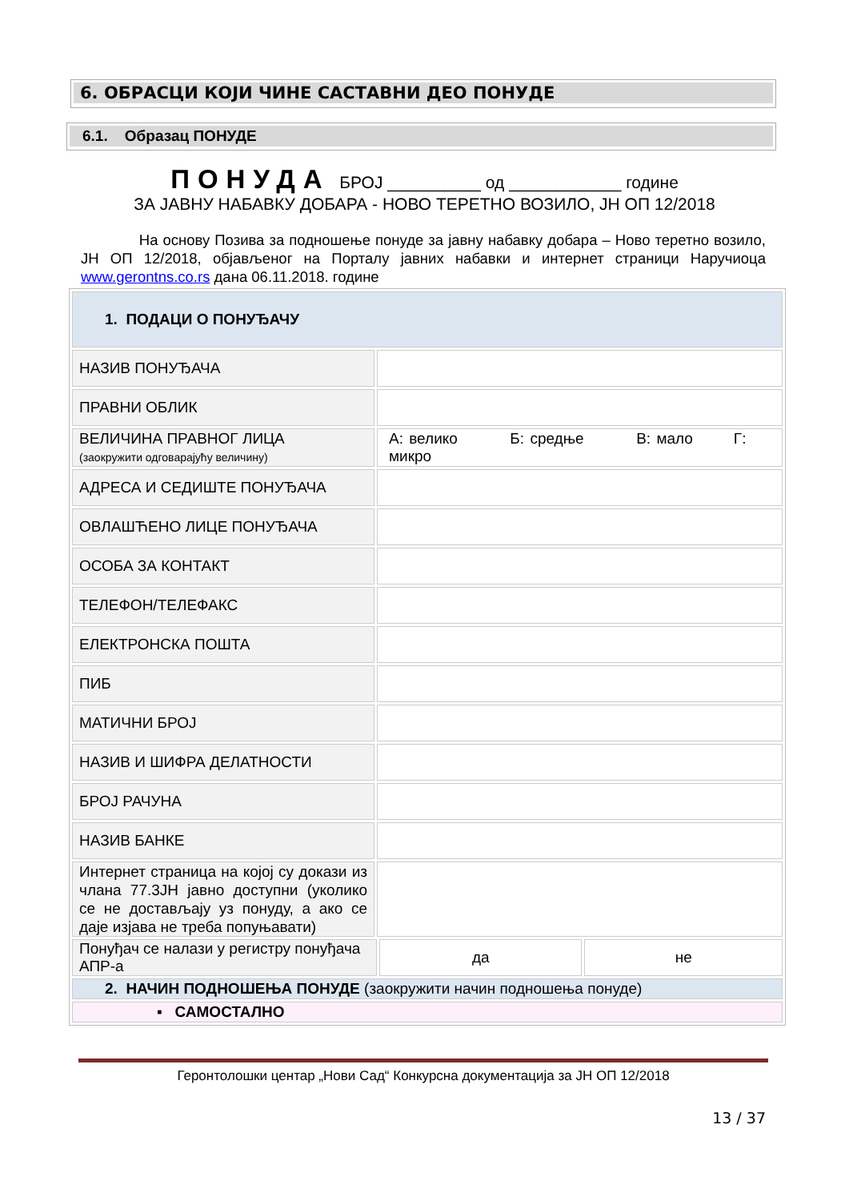6. ОБРАСЦИ КОЈИ ЧИНЕ САСТАВНИ ДЕО ПОНУДЕ
6.1. Образац ПОНУДЕ
ПОНУДА БРОЈ __________ од ____________ године
ЗА ЈАВНУ НАБАВКУ ДОБАРА - НОВО ТЕРЕТНО ВОЗИЛО, ЈН ОП 12/2018
На основу Позива за подношење понуде за јавну набавку добара – Ново теретно возило, ЈН ОП 12/2018, објављеног на Порталу јавних набавки и интернет страници Наручиоца www.gerontns.co.rs дана 06.11.2018. године
| 1. ПОДАЦИ О ПОНУЂАЧУ | | | |
| НАЗИВ ПОНУЂАЧА | | | |
| ПРАВНИ ОБЛИК | | | |
| ВЕЛИЧИНА ПРАВНОГ ЛИЦА (заокружити одговарајућу величину) | А: велико Б: средње В: мало Г: микро | | |
| АДРЕСА И СЕДИШТЕ ПОНУЂАЧА | | | |
| ОВЛАШЋЕНО ЛИЦЕ ПОНУЂАЧА | | | |
| ОСОБА ЗА КОНТАКТ | | | |
| ТЕЛЕФОН/ТЕЛЕФАКС | | | |
| ЕЛЕКТРОНСКА ПОШТА | | | |
| ПИБ | | | |
| МАТИЧНИ БРОЈ | | | |
| НАЗИВ И ШИФРА ДЕЛАТНОСТИ | | | |
| БРОЈ РАЧУНА | | | |
| НАЗИВ БАНКЕ | | | |
| Интернет страница на којој су докази из члана 77.3ЈН јавно доступни (уколико се не достављају уз понуду, а ако се даје изјава не треба попуњавати) | | | |
| Понуђач се налази у регистру понуђача АПР-а | | да | не |
| 2. НАЧИН ПОДНОШЕЊА ПОНУДЕ (заокружити начин подношења понуде) | | | |
| ▪ САМОСТАЛНО | | | |
Геронтолошки центар „Нови Сад“ Конкурсна документација за ЈН ОП 12/2018
13 / 37